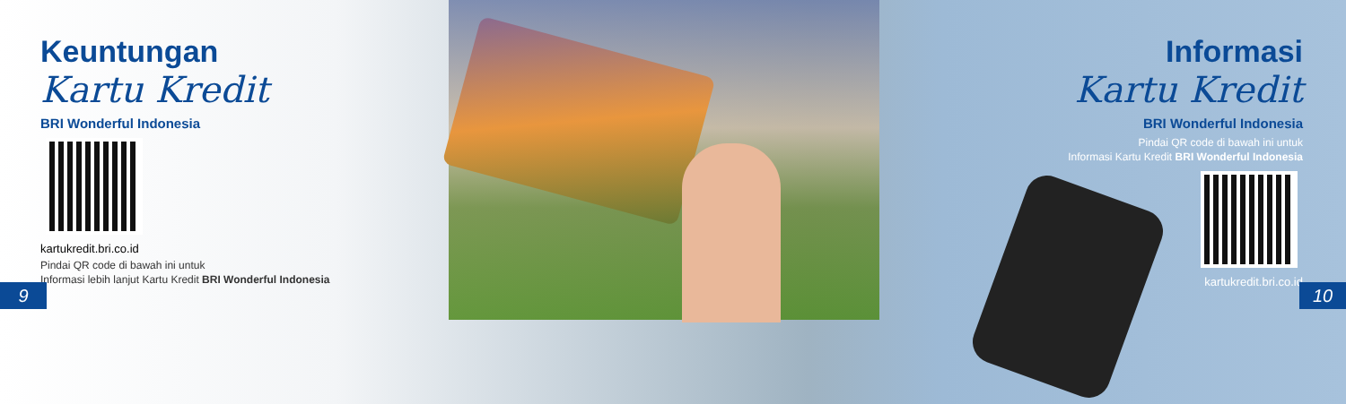Keuntungan
Kartu Kredit
BRI Wonderful Indonesia
kartukredit.bri.co.id
Pindai QR code di bawah ini untuk
Informasi lebih lanjut Kartu Kredit BRI Wonderful Indonesia
Informasi
Kartu Kredit
BRI Wonderful Indonesia
Pindai QR code di bawah ini untuk
Informasi Kartu Kredit BRI Wonderful Indonesia
kartukredit.bri.co.id
9 10